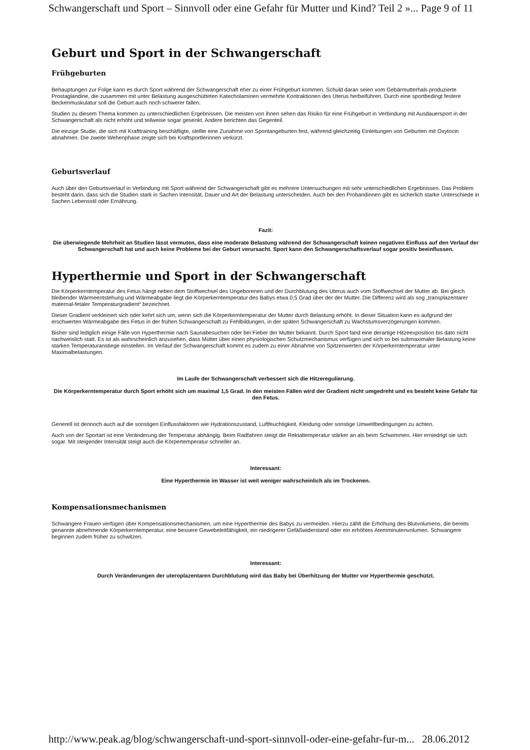Schwangerschaft und Sport – Sinnvoll oder eine Gefahr für Mutter und Kind? Teil 2 »... Page 9 of 11
Geburt und Sport in der Schwangerschaft
Frühgeburten
Behauptungen zur Folge kann es durch Sport während der Schwangerschaft eher zu einer Frühgeburt kommen. Schuld daran seien vom Gebärmutterhals produzierte Prostaglandine, die zusammen mit unter Belastung ausgeschütteten Katecholaminen vermehrte Kontraktionen des Uterus herbeiführen. Durch eine sportbedingt festere Beckenmuskulatur soll die Geburt auch noch schwerer fallen.
Studien zu diesem Thema kommen zu unterschiedlichen Ergebnissen. Die meisten von ihnen sehen das Risiko für eine Frühgeburt in Verbindung mit Ausdauersport in der Schwangerschaft als nicht erhöht und teilweise sogar gesenkt. Andere berichten das Gegenteil.
Die einzige Studie, die sich mit Krafttraining beschäftigte, stellte eine Zunahme von Spontangeburten fest, während gleichzeitig Einleitungen von Geburten mit Oxytocin abnahmen. Die zweite Wehenphase zeigte sich bei Kraftsportlerinnen verkürzt.
Geburtsverlauf
Auch über den Geburtsverlauf in Verbindung mit Sport während der Schwangerschaft gibt es mehrere Untersuchungen mit sehr unterschiedlichen Ergebnissen. Das Problem besteht darin, dass sich die Studien stark in Sachen Intensität, Dauer und Art der Belastung unterscheiden. Auch bei den Probandinnen gibt es sicherlich starke Unterschiede in Sachen Lebensstil oder Ernährung.
Fazit:
Die überwiegende Mehrheit an Studien lässt vermuten, dass eine moderate Belastung während der Schwangerschaft keinen negativen Einfluss auf den Verlauf der Schwangerschaft hat und auch keine Probleme bei der Geburt verursacht. Sport kann den Schwangerschaftsverlauf sogar positiv beeinflussen.
Hyperthermie und Sport in der Schwangerschaft
Die Körperkerntemperatur des Fetus hängt neben dem Stoffwechsel des Ungeborenen und der Durchblutung des Uterus auch vom Stoffwechsel der Mutter ab. Bei gleich bleibender Wärmeentstehung und Wärmeabgabe liegt die Körperkerntemperatur des Babys etwa 0,5 Grad über der der Mutter. Die Differenz wird als sog „transplazentarer maternal-fetaler Temperaturgradient“ bezeichnet.
Dieser Gradient verkleinert sich oder kehrt sich um, wenn sich die Körperkerntemperatur der Mutter durch Belastung erhöht. In dieser Situation kann es aufgrund der erschwerten Wärmeabgabe des Fetus in der frühen Schwangerschaft zu Fehlbildungen, in der späten Schwangerschaft zu Wachstumsverzögerungen kommen.
Bisher sind lediglich einige Fälle von Hyperthermie nach Saunabesuchen oder bei Fieber der Mutter bekannt. Durch Sport fand eine derartige Hitzeexposition bis dato nicht nachweislich statt. Es ist als wahrscheinlich anzusehen, dass Mütter über einen physiologischen Schutzmechanismus verfügen und sich so bei submaximaler Belastung keine starken Temperaturanstiege einstellen. Im Verlauf der Schwangerschaft kommt es zudem zu einer Abnahme von Spitzenwerten der Körperkerntemperatur unter Maximalbelastungen.
Im Laufe der Schwangerschaft verbessert sich die Hitzeregulierung.
Die Körperkerntemperatur durch Sport erhöht sich um maximal 1,5 Grad. In den meisten Fällen wird der Gradient nicht umgedreht und es besteht keine Gefahr für den Fetus.
Generell ist dennoch auch auf die sonstigen Einflussfaktoren wie Hydrationszustand, Luftfeuchtigkeit, Kleidung oder sonstige Umweltbedingungen zu achten.
Auch von der Sportart ist eine Veränderung der Temperatur abhängig. Beim Radfahren steigt die Rektaltemperatur stärker an als beim Schwimmen. Hier erniedrigt sie sich sogar. Mit steigender Intensität steigt auch die Körpertemperatur schneller an.
Interessant:
Eine Hyperthermie im Wasser ist weit weniger wahrscheinlich als im Trockenen.
Kompensationsmechanismen
Schwangere Frauen verfügen über Kompensationsmechanismen, um eine Hyperthermie des Babys zu vermeiden. Hierzu zählt die Erhöhung des Blutvolumens, die bereits genannte abnehmende Körperkerntemperatur, eine bessere Gewebeleitfähigkeit, ein niedrigerer Gefäßwiderstand oder ein erhöhtes Atemminutenvolumen. Schwangere beginnen zudem früher zu schwitzen.
Interessant:
Durch Veränderungen der uteroplazentaren Durchblutung wird das Baby bei Überhitzung der Mutter vor Hyperthermie geschützt.
http://www.peak.ag/blog/schwangerschaft-und-sport-sinnvoll-oder-eine-gefahr-fur-m... 28.06.2012